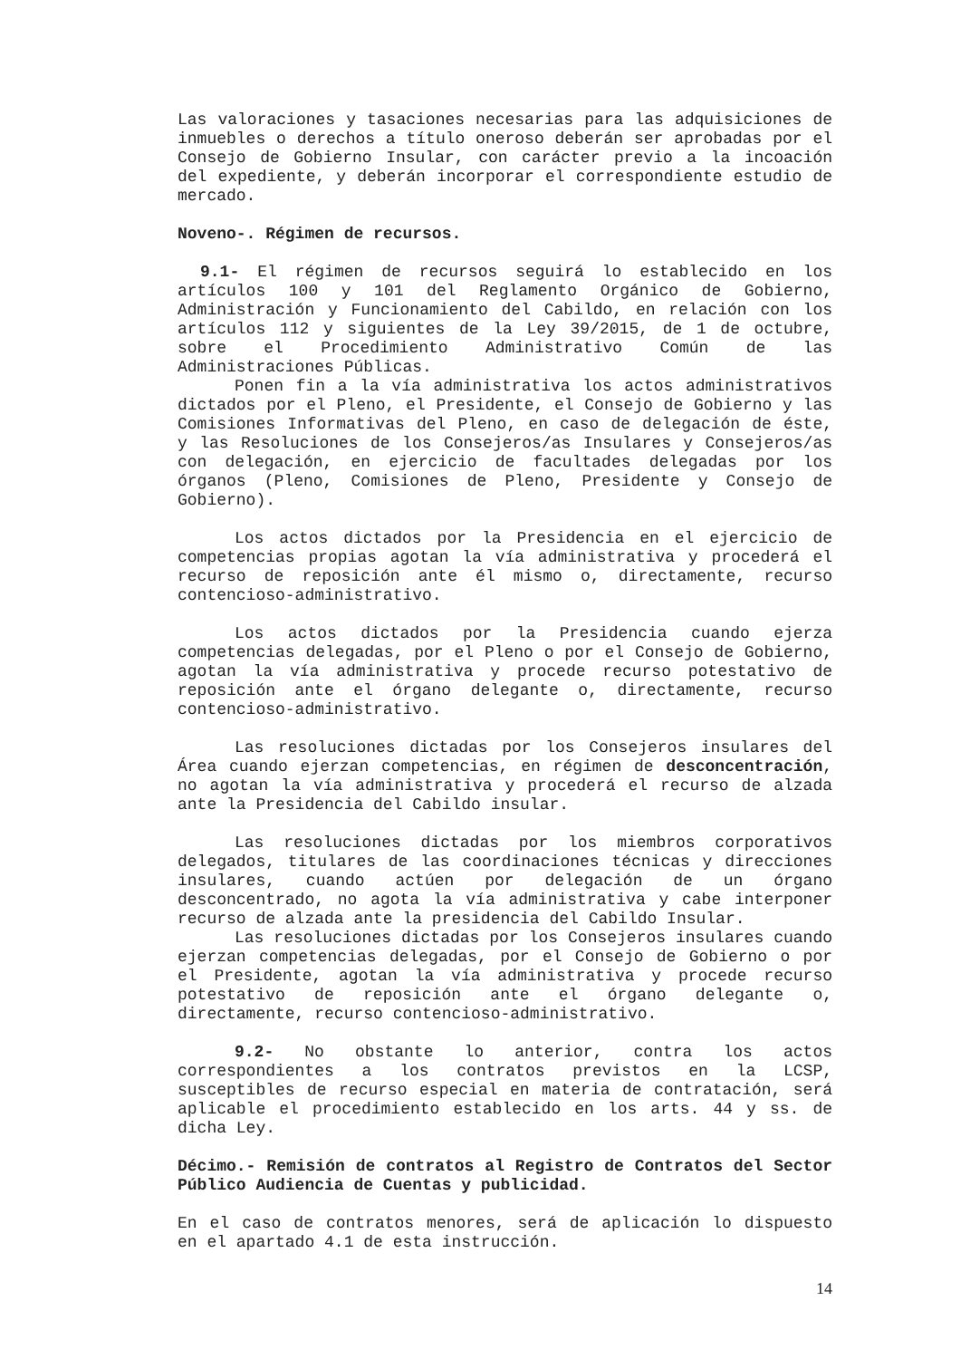Las valoraciones y tasaciones necesarias para las adquisiciones de inmuebles o derechos a título oneroso deberán ser aprobadas por el Consejo de Gobierno Insular, con carácter previo a la incoación del expediente, y deberán incorporar el correspondiente estudio de mercado.
Noveno-. Régimen de recursos.
9.1- El régimen de recursos seguirá lo establecido en los artículos 100 y 101 del Reglamento Orgánico de Gobierno, Administración y Funcionamiento del Cabildo, en relación con los artículos 112 y siguientes de la Ley 39/2015, de 1 de octubre, sobre el Procedimiento Administrativo Común de las Administraciones Públicas.
Ponen fin a la vía administrativa los actos administrativos dictados por el Pleno, el Presidente, el Consejo de Gobierno y las Comisiones Informativas del Pleno, en caso de delegación de éste, y las Resoluciones de los Consejeros/as Insulares y Consejeros/as con delegación, en ejercicio de facultades delegadas por los órganos (Pleno, Comisiones de Pleno, Presidente y Consejo de Gobierno).
Los actos dictados por la Presidencia en el ejercicio de competencias propias agotan la vía administrativa y procederá el recurso de reposición ante él mismo o, directamente, recurso contencioso-administrativo.
Los actos dictados por la Presidencia cuando ejerza competencias delegadas, por el Pleno o por el Consejo de Gobierno, agotan la vía administrativa y procede recurso potestativo de reposición ante el órgano delegante o, directamente, recurso contencioso-administrativo.
Las resoluciones dictadas por los Consejeros insulares del Área cuando ejerzan competencias, en régimen de desconcentración, no agotan la vía administrativa y procederá el recurso de alzada ante la Presidencia del Cabildo insular.
Las resoluciones dictadas por los miembros corporativos delegados, titulares de las coordinaciones técnicas y direcciones insulares, cuando actúen por delegación de un órgano desconcentrado, no agota la vía administrativa y cabe interponer recurso de alzada ante la presidencia del Cabildo Insular.
Las resoluciones dictadas por los Consejeros insulares cuando ejerzan competencias delegadas, por el Consejo de Gobierno o por el Presidente, agotan la vía administrativa y procede recurso potestativo de reposición ante el órgano delegante o, directamente, recurso contencioso-administrativo.
9.2- No obstante lo anterior, contra los actos correspondientes a los contratos previstos en la LCSP, susceptibles de recurso especial en materia de contratación, será aplicable el procedimiento establecido en los arts. 44 y ss. de dicha Ley.
Décimo.- Remisión de contratos al Registro de Contratos del Sector Público Audiencia de Cuentas y publicidad.
En el caso de contratos menores, será de aplicación lo dispuesto en el apartado 4.1 de esta instrucción.
14